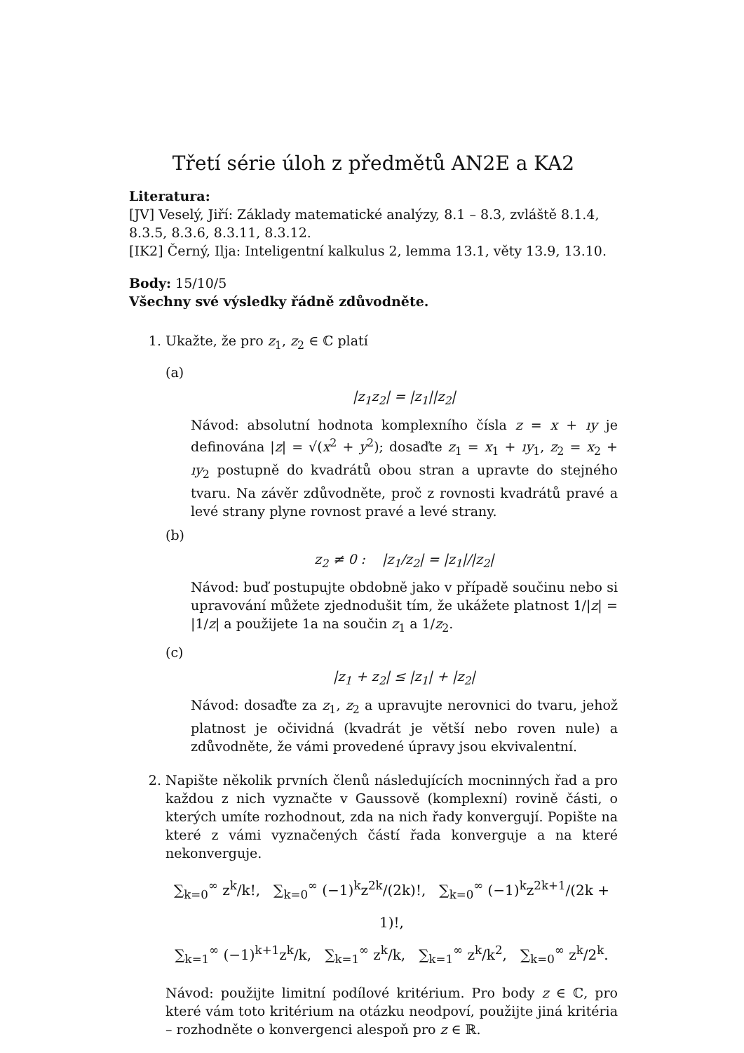Třetí série úloh z předmětů AN2E a KA2
Literatura:
[JV] Veselý, Jiří: Základy matematické analýzy, 8.1 – 8.3, zvláště 8.1.4, 8.3.5, 8.3.6, 8.3.11, 8.3.12.
[IK2] Černý, Ilja: Inteligentní kalkulus 2, lemma 13.1, věty 13.9, 13.10.
Body: 15/10/5
Všechny své výsledky řádně zdůvodněte.
1. Ukažte, že pro z<sub>1</sub>, z<sub>2</sub> ∈ ℂ platí
(a)
|z<sub>1</sub>z<sub>2</sub>| = |z<sub>1</sub>||z<sub>2</sub>|
Návod: absolutní hodnota komplexního čísla z = x + ıy je definována |z| = √(x<sup>2</sup> + y<sup>2</sup>); dosaďte z<sub>1</sub> = x<sub>1</sub> + ıy<sub>1</sub>, z<sub>2</sub> = x<sub>2</sub> + ıy<sub>2</sub> postupně do kvadrátů obou stran a upravte do stejného tvaru. Na závěr zdůvodněte, proč z rovnosti kvadrátů pravé a levé strany plyne rovnost pravé a levé strany.
(b)
z<sub>2</sub> ≠ 0 : |z<sub>1</sub>/z<sub>2</sub>| = |z<sub>1</sub>|/|z<sub>2</sub>|
Návod: buď postupujte obdobně jako v případě součinu nebo si upravování můžete zjednodušit tím, že ukážete platnost 1/|z| = |1/z| a použijete 1a na součin z<sub>1</sub> a 1/z<sub>2</sub>.
(c)
|z<sub>1</sub> + z<sub>2</sub>| ≤ |z<sub>1</sub>| + |z<sub>2</sub>|
Návod: dosaďte za z<sub>1</sub>, z<sub>2</sub> a upravujte nerovnici do tvaru, jehož platnost je očividná (kvadrát je větší nebo roven nule) a zdůvodněte, že vámi provedené úpravy jsou ekvivalentní.
2. Napište několik prvních členů následujících mocninných řad a pro každou z nich vyznačte v Gaussově (komplexní) rovině části, o kterých umíte rozhodnout, zda na nich řady konvergují. Popište na které z vámi vyznačených částí řada konverguje a na které nekonverguje.
∑<sub>k=0</sub><sup>∞</sup> z<sup>k</sup>/k!, ∑<sub>k=0</sub><sup>∞</sup> (−1)<sup>k</sup>z<sup>2k</sup>/(2k)!, ∑<sub>k=0</sub><sup>∞</sup> (−1)<sup>k</sup>z<sup>2k+1</sup>/(2k + 1)!,
∑<sub>k=1</sub><sup>∞</sup> (−1)<sup>k+1</sup>z<sup>k</sup>/k, ∑<sub>k=1</sub><sup>∞</sup> z<sup>k</sup>/k, ∑<sub>k=1</sub><sup>∞</sup> z<sup>k</sup>/k<sup>2</sup>, ∑<sub>k=0</sub><sup>∞</sup> z<sup>k</sup>/2<sup>k</sup>.
Návod: použijte limitní podílové kritérium. Pro body z ∈ ℂ, pro které vám toto kritérium na otázku neodpoví, použijte jiná kritéria – rozhodněte o konvergenci alespoň pro z ∈ ℝ.